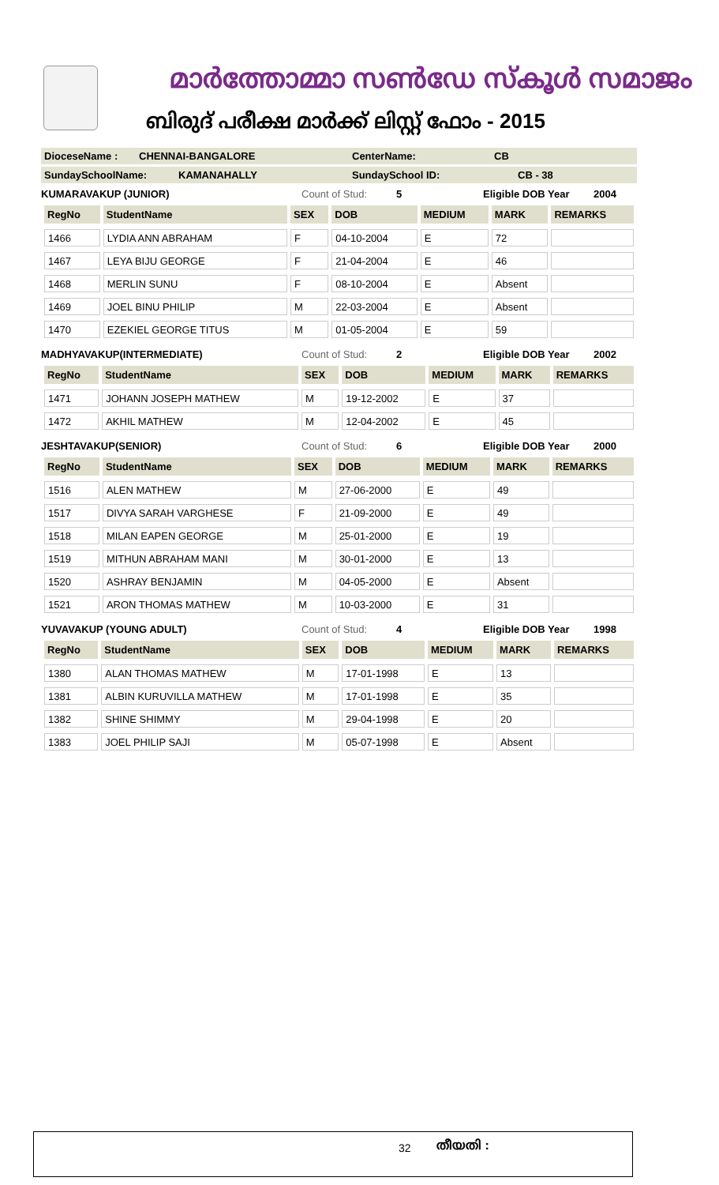മാർത്തോമ്മാ സൺഡേ സ്കൂൾ സമാജം
ബിരുദ് പരീക്ഷ മാർക്ക് ലിസ്റ്റ് ഫോം - 2015
DioceseName : CHENNAI-BANGALORE CenterName: CB
SundaySchoolName: KAMANAHALLY SundaySchool ID: CB - 38
KUMARAVAKUP (JUNIOR) Count of Stud: 5 Eligible DOB Year 2004
| RegNo | StudentName | SEX | DOB | MEDIUM | MARK | REMARKS |
| --- | --- | --- | --- | --- | --- | --- |
| 1466 | LYDIA ANN ABRAHAM | F | 04-10-2004 | E | 72 | |
| 1467 | LEYA BIJU GEORGE | F | 21-04-2004 | E | 46 | |
| 1468 | MERLIN SUNU | F | 08-10-2004 | E | Absent | |
| 1469 | JOEL BINU PHILIP | M | 22-03-2004 | E | Absent | |
| 1470 | EZEKIEL GEORGE TITUS | M | 01-05-2004 | E | 59 | |
MADHYAVAKUP(INTERMEDIATE) Count of Stud: 2 Eligible DOB Year 2002
| RegNo | StudentName | SEX | DOB | MEDIUM | MARK | REMARKS |
| --- | --- | --- | --- | --- | --- | --- |
| 1471 | JOHANN JOSEPH MATHEW | M | 19-12-2002 | E | 37 | |
| 1472 | AKHIL MATHEW | M | 12-04-2002 | E | 45 | |
JESHTAVAKUP(SENIOR) Count of Stud: 6 Eligible DOB Year 2000
| RegNo | StudentName | SEX | DOB | MEDIUM | MARK | REMARKS |
| --- | --- | --- | --- | --- | --- | --- |
| 1516 | ALEN MATHEW | M | 27-06-2000 | E | 49 | |
| 1517 | DIVYA SARAH VARGHESE | F | 21-09-2000 | E | 49 | |
| 1518 | MILAN EAPEN GEORGE | M | 25-01-2000 | E | 19 | |
| 1519 | MITHUN ABRAHAM MANI | M | 30-01-2000 | E | 13 | |
| 1520 | ASHRAY BENJAMIN | M | 04-05-2000 | E | Absent | |
| 1521 | ARON THOMAS MATHEW | M | 10-03-2000 | E | 31 | |
YUVAVAKUP (YOUNG ADULT) Count of Stud: 4 Eligible DOB Year 1998
| RegNo | StudentName | SEX | DOB | MEDIUM | MARK | REMARKS |
| --- | --- | --- | --- | --- | --- | --- |
| 1380 | ALAN THOMAS MATHEW | M | 17-01-1998 | E | 13 | |
| 1381 | ALBIN KURUVILLA MATHEW | M | 17-01-1998 | E | 35 | |
| 1382 | SHINE SHIMMY | M | 29-04-1998 | E | 20 | |
| 1383 | JOEL PHILIP SAJI | M | 05-07-1998 | E | Absent | |
32 തീയതി :